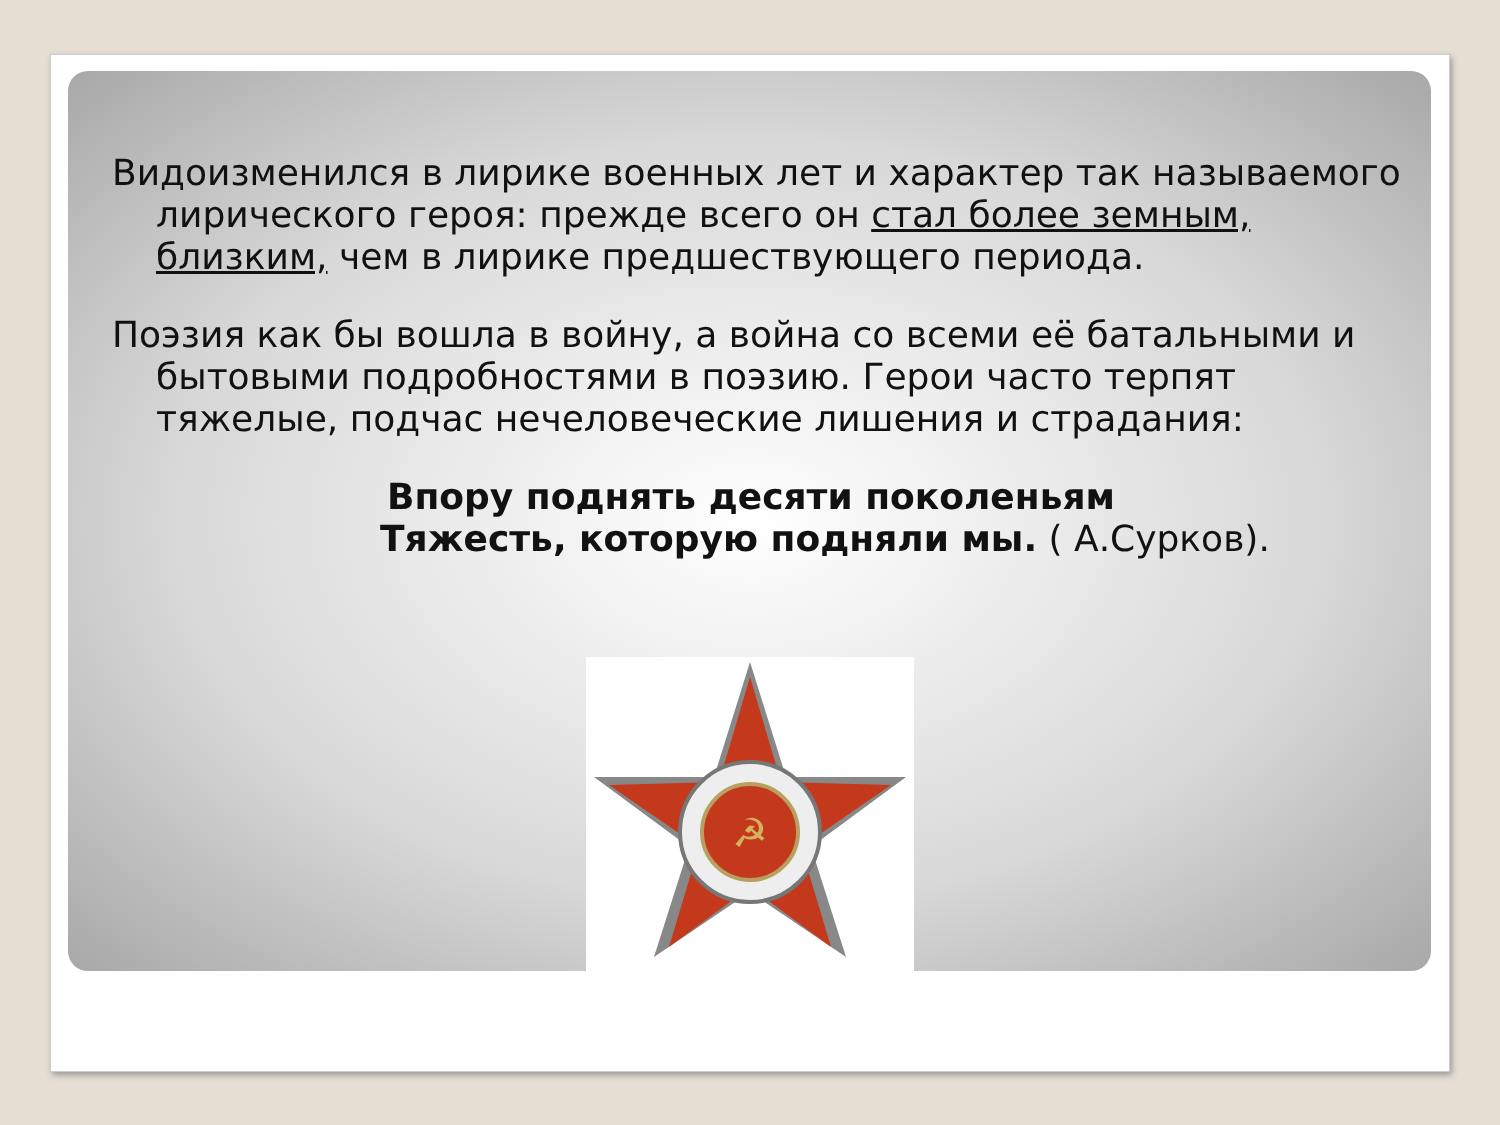Видоизменился в лирике военных лет и характер так называемого лирического героя: прежде всего он стал более земным, близким, чем в лирике предшествующего периода.
Поэзия как бы вошла в войну, а война со всеми её батальными и бытовыми подробностями в поэзию. Герои часто терпят тяжелые, подчас нечеловеческие лишения и страдания:
Впору поднять десяти поколеньям
Тяжесть, которую подняли мы. ( А.Сурков).
☭